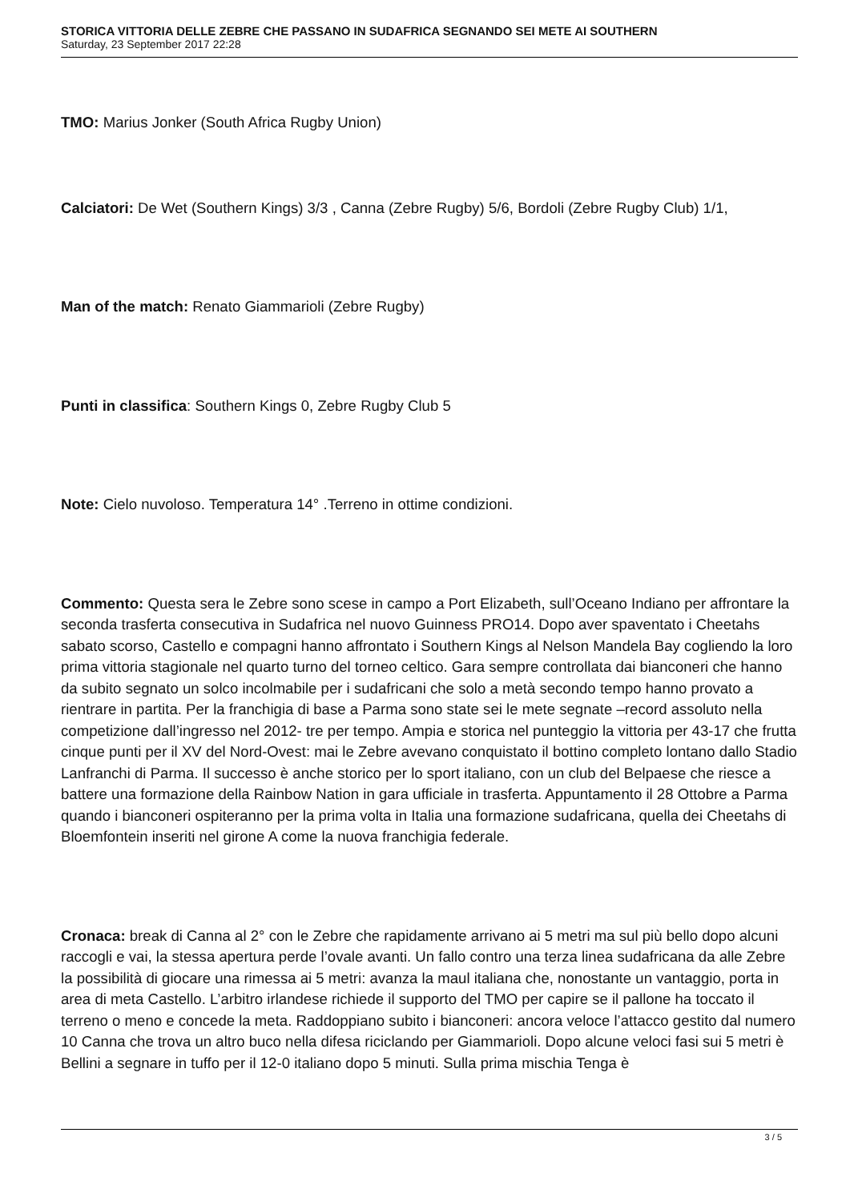STORICA VITTORIA DELLE ZEBRE CHE PASSANO IN SUDAFRICA SEGNANDO SEI METE AI SOUTHERN
Saturday, 23 September 2017 22:28
TMO: Marius Jonker (South Africa Rugby Union)
Calciatori: De Wet (Southern Kings) 3/3 , Canna (Zebre Rugby) 5/6, Bordoli (Zebre Rugby Club) 1/1,
Man of the match: Renato Giammarioli (Zebre Rugby)
Punti in classifica: Southern Kings 0, Zebre Rugby Club 5
Note: Cielo nuvoloso. Temperatura 14° .Terreno in ottime condizioni.
Commento: Questa sera le Zebre sono scese in campo a Port Elizabeth, sull’Oceano Indiano per affrontare la seconda trasferta consecutiva in Sudafrica nel nuovo Guinness PRO14. Dopo aver spaventato i Cheetahs sabato scorso, Castello e compagni hanno affrontato i Southern Kings al Nelson Mandela Bay cogliendo la loro prima vittoria stagionale nel quarto turno del torneo celtico. Gara sempre controllata dai bianconeri che hanno da subito segnato un solco incolmabile per i sudafricani che solo a metà secondo tempo hanno provato a rientrare in partita. Per la franchigia di base a Parma sono state sei le mete segnate –record assoluto nella competizione dall’ingresso nel 2012- tre per tempo. Ampia e storica nel punteggio la vittoria per 43-17 che frutta cinque punti per il XV del Nord-Ovest: mai le Zebre avevano conquistato il bottino completo lontano dallo Stadio Lanfranchi di Parma. Il successo è anche storico per lo sport italiano, con un club del Belpaese che riesce a battere una formazione della Rainbow Nation in gara ufficiale in trasferta. Appuntamento il 28 Ottobre a Parma quando i bianconeri ospiteranno per la prima volta in Italia una formazione sudafricana, quella dei Cheetahs di Bloemfontein inseriti nel girone A come la nuova franchigia federale.
Cronaca: break di Canna al 2° con le Zebre che rapidamente arrivano ai 5 metri ma sul più bello dopo alcuni raccogli e vai, la stessa apertura perde l’ovale avanti. Un fallo contro una terza linea sudafricana da alle Zebre la possibilità di giocare una rimessa ai 5 metri: avanza la maul italiana che, nonostante un vantaggio, porta in area di meta Castello. L’arbitro irlandese richiede il supporto del TMO per capire se il pallone ha toccato il terreno o meno e concede la meta. Raddoppiano subito i bianconeri: ancora veloce l’attacco gestito dal numero 10 Canna che trova un altro buco nella difesa riciclando per Giammarioli. Dopo alcune veloci fasi sui 5 metri è Bellini a segnare in tuffo per il 12-0 italiano dopo 5 minuti. Sulla prima mischia Tenga è
3 / 5